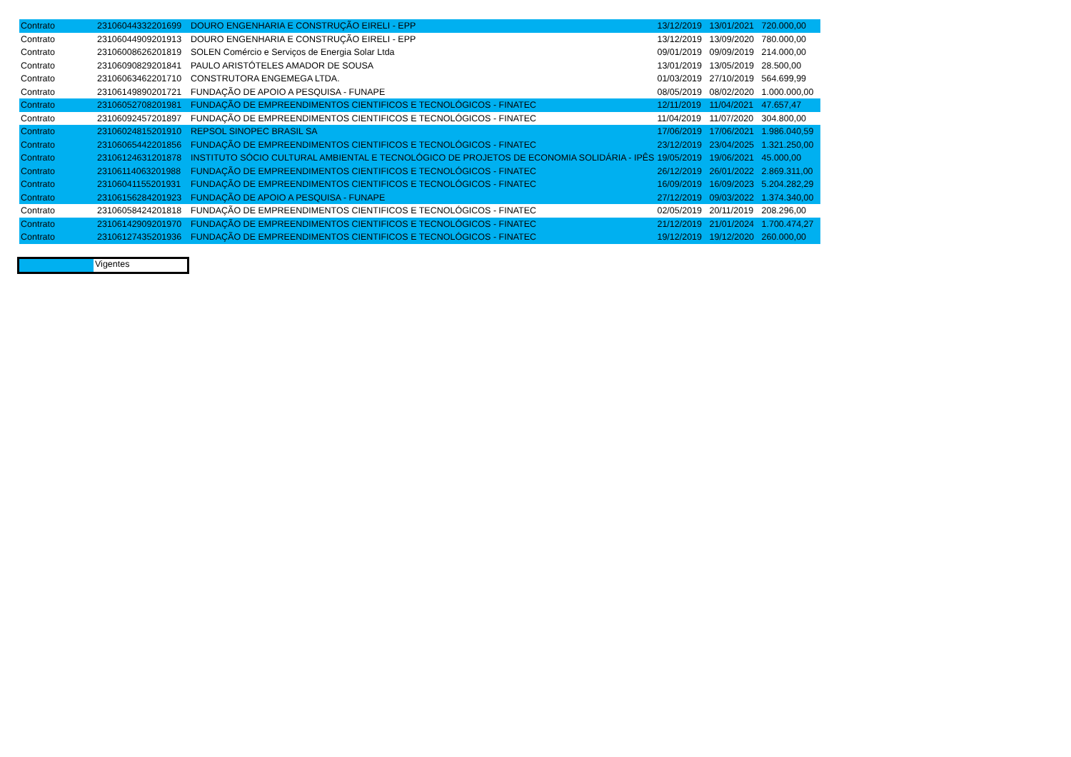| Contrato | 23106044332201699 | DOURO ENGENHARIA E CONSTRUÇÃO EIRELI - EPP | 13/12/2019 | 13/01/2021 | 720.000,00 |
| Contrato | 23106044909201913 | DOURO ENGENHARIA E CONSTRUÇÃO EIRELI - EPP | 13/12/2019 | 13/09/2020 | 780.000,00 |
| Contrato | 23106008626201819 | SOLEN Comércio e Serviços de Energia Solar Ltda | 09/01/2019 | 09/09/2019 | 214.000,00 |
| Contrato | 23106090829201841 | PAULO ARISTÓTELES AMADOR DE SOUSA | 13/01/2019 | 13/05/2019 | 28.500,00 |
| Contrato | 23106063462201710 | CONSTRUTORA ENGEMEGA LTDA. | 01/03/2019 | 27/10/2019 | 564.699,99 |
| Contrato | 23106149890201721 | FUNDAÇÃO DE APOIO A PESQUISA - FUNAPE | 08/05/2019 | 08/02/2020 | 1.000.000,00 |
| Contrato | 23106052708201981 | FUNDAÇÃO DE EMPREENDIMENTOS CIENTIFICOS E TECNOLÓGICOS - FINATEC | 12/11/2019 | 11/04/2021 | 47.657,47 |
| Contrato | 23106092457201897 | FUNDAÇÃO DE EMPREENDIMENTOS CIENTIFICOS E TECNOLÓGICOS - FINATEC | 11/04/2019 | 11/07/2020 | 304.800,00 |
| Contrato | 23106024815201910 | REPSOL SINOPEC BRASIL SA | 17/06/2019 | 17/06/2021 | 1.986.040,59 |
| Contrato | 23106065442201856 | FUNDAÇÃO DE EMPREENDIMENTOS CIENTIFICOS E TECNOLÓGICOS - FINATEC | 23/12/2019 | 23/04/2025 | 1.321.250,00 |
| Contrato | 23106124631201878 | INSTITUTO SÓCIO CULTURAL AMBIENTAL E TECNOLÓGICO DE PROJETOS DE ECONOMIA SOLIDÁRIA - IPÊS | 19/05/2019 | 19/06/2021 | 45.000,00 |
| Contrato | 23106114063201988 | FUNDAÇÃO DE EMPREENDIMENTOS CIENTIFICOS E TECNOLÓGICOS - FINATEC | 26/12/2019 | 26/01/2022 | 2.869.311,00 |
| Contrato | 23106041155201931 | FUNDAÇÃO DE EMPREENDIMENTOS CIENTIFICOS E TECNOLÓGICOS - FINATEC | 16/09/2019 | 16/09/2023 | 5.204.282,29 |
| Contrato | 23106156284201923 | FUNDAÇÃO DE APOIO A PESQUISA - FUNAPE | 27/12/2019 | 09/03/2022 | 1.374.340,00 |
| Contrato | 23106058424201818 | FUNDAÇÃO DE EMPREENDIMENTOS CIENTIFICOS E TECNOLÓGICOS - FINATEC | 02/05/2019 | 20/11/2019 | 208.296,00 |
| Contrato | 23106142909201970 | FUNDAÇÃO DE EMPREENDIMENTOS CIENTIFICOS E TECNOLÓGICOS - FINATEC | 21/12/2019 | 21/01/2024 | 1.700.474,27 |
| Contrato | 23106127435201936 | FUNDAÇÃO DE EMPREENDIMENTOS CIENTIFICOS E TECNOLÓGICOS - FINATEC | 19/12/2019 | 19/12/2020 | 260.000,00 |
Vigentes